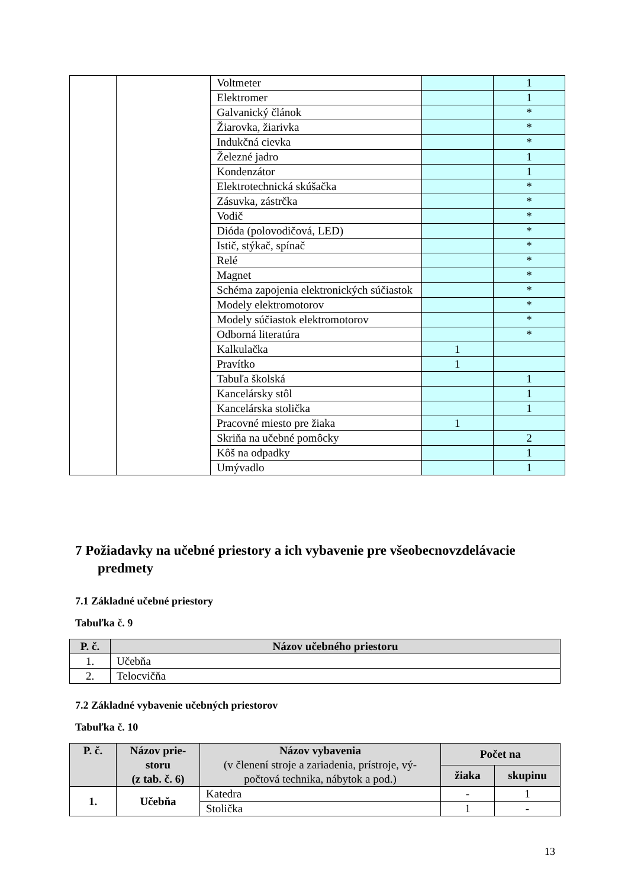| | | Voltmeter | | 1 |
| | | Elektromer | | 1 |
| | | Galvanický článok | | * |
| | | Žiarovka, žiarivka | | * |
| | | Indukčná cievka | | * |
| | | Železné jadro | | 1 |
| | | Kondenzátor | | 1 |
| | | Elektrotechnická skúšačka | | * |
| | | Zásuvka, zástrčka | | * |
| | | Vodič | | * |
| | | Dióda (polovodičová, LED) | | * |
| | | Istič, stýkač, spínač | | * |
| | | Relé | | * |
| | | Magnet | | * |
| | | Schéma zapojenia elektronických súčiastok | | * |
| | | Modely elektromotorov | | * |
| | | Modely súčiastok elektromotorov | | * |
| | | Odborná literatúra | | * |
| | | Kalkulačka | 1 | |
| | | Pravítko | 1 | |
| | | Tabuľa školská | | 1 |
| | | Kancelársky stôl | | 1 |
| | | Kancelárska stolička | | 1 |
| | | Pracovné miesto pre žiaka | 1 | |
| | | Skriňa na učebné pomôcky | | 2 |
| | | Kôš na odpadky | | 1 |
| | | Umývadlo | | 1 |
7 Požiadavky na učebné priestory a ich vybavenie pre všeobecnovzdelávacie predmety
7.1 Základné učebné priestory
Tabuľka č. 9
| P. č. | Názov učebného priestoru |
| --- | --- |
| 1. | Učebňa |
| 2. | Telocvičňa |
7.2 Základné vybavenie učebných priestorov
Tabuľka č. 10
| P. č. | Názov prie-storu (z tab. č. 6) | Názov vybavenia (v členení stroje a zariadenia, prístroje, vý-počtová technika, nábytok a pod.) | Počet na | |
| --- | --- | --- | --- | --- |
| | | | žiaka | skupinu |
| 1. | Učebňa | Katedra | - | 1 |
| | | Stolička | 1 | - |
13